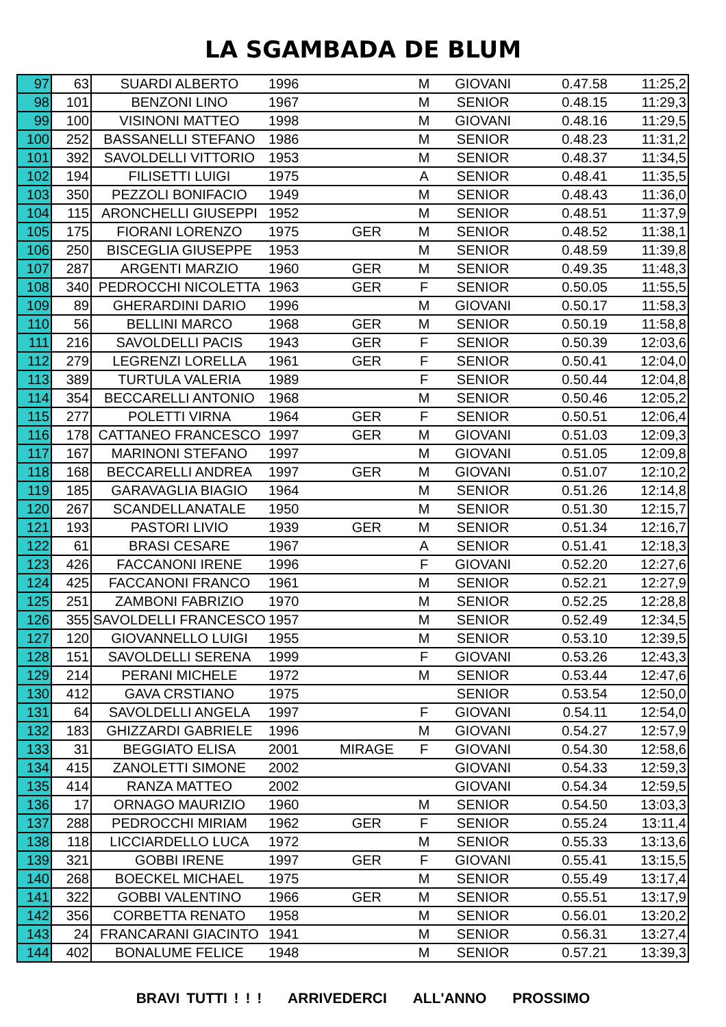LA SGAMBADA DE BLUM
| 97 | 63 | SUARDI ALBERTO | 1996 | | M | GIOVANI | 0.47.58 | 11:25,2 |
| 98 | 101 | BENZONI LINO | 1967 | | M | SENIOR | 0.48.15 | 11:29,3 |
| 99 | 100 | VISINONI MATTEO | 1998 | | M | GIOVANI | 0.48.16 | 11:29,5 |
| 100 | 252 | BASSANELLI STEFANO | 1986 | | M | SENIOR | 0.48.23 | 11:31,2 |
| 101 | 392 | SAVOLDELLI VITTORIO | 1953 | | M | SENIOR | 0.48.37 | 11:34,5 |
| 102 | 194 | FILISETTI LUIGI | 1975 | | A | SENIOR | 0.48.41 | 11:35,5 |
| 103 | 350 | PEZZOLI BONIFACIO | 1949 | | M | SENIOR | 0.48.43 | 11:36,0 |
| 104 | 115 | ARONCHELLI GIUSEPPI | 1952 | | M | SENIOR | 0.48.51 | 11:37,9 |
| 105 | 175 | FIORANI LORENZO | 1975 | GER | M | SENIOR | 0.48.52 | 11:38,1 |
| 106 | 250 | BISCEGLIA GIUSEPPE | 1953 | | M | SENIOR | 0.48.59 | 11:39,8 |
| 107 | 287 | ARGENTI MARZIO | 1960 | GER | M | SENIOR | 0.49.35 | 11:48,3 |
| 108 | 340 | PEDROCCHI NICOLETTA | 1963 | GER | F | SENIOR | 0.50.05 | 11:55,5 |
| 109 | 89 | GHERARDINI DARIO | 1996 | | M | GIOVANI | 0.50.17 | 11:58,3 |
| 110 | 56 | BELLINI MARCO | 1968 | GER | M | SENIOR | 0.50.19 | 11:58,8 |
| 111 | 216 | SAVOLDELLI PACIS | 1943 | GER | F | SENIOR | 0.50.39 | 12:03,6 |
| 112 | 279 | LEGRENZI LORELLA | 1961 | GER | F | SENIOR | 0.50.41 | 12:04,0 |
| 113 | 389 | TURTULA VALERIA | 1989 | | F | SENIOR | 0.50.44 | 12:04,8 |
| 114 | 354 | BECCARELLI ANTONIO | 1968 | | M | SENIOR | 0.50.46 | 12:05,2 |
| 115 | 277 | POLETTI VIRNA | 1964 | GER | F | SENIOR | 0.50.51 | 12:06,4 |
| 116 | 178 | CATTANEO FRANCESCO | 1997 | GER | M | GIOVANI | 0.51.03 | 12:09,3 |
| 117 | 167 | MARINONI STEFANO | 1997 | | M | GIOVANI | 0.51.05 | 12:09,8 |
| 118 | 168 | BECCARELLI ANDREA | 1997 | GER | M | GIOVANI | 0.51.07 | 12:10,2 |
| 119 | 185 | GARAVAGLIA BIAGIO | 1964 | | M | SENIOR | 0.51.26 | 12:14,8 |
| 120 | 267 | SCANDELLANATALE | 1950 | | M | SENIOR | 0.51.30 | 12:15,7 |
| 121 | 193 | PASTORI LIVIO | 1939 | GER | M | SENIOR | 0.51.34 | 12:16,7 |
| 122 | 61 | BRASI CESARE | 1967 | | A | SENIOR | 0.51.41 | 12:18,3 |
| 123 | 426 | FACCANONI IRENE | 1996 | | F | GIOVANI | 0.52.20 | 12:27,6 |
| 124 | 425 | FACCANONI FRANCO | 1961 | | M | SENIOR | 0.52.21 | 12:27,9 |
| 125 | 251 | ZAMBONI FABRIZIO | 1970 | | M | SENIOR | 0.52.25 | 12:28,8 |
| 126 | 355 | SAVOLDELLI FRANCESCO | 1957 | | M | SENIOR | 0.52.49 | 12:34,5 |
| 127 | 120 | GIOVANNELLO LUIGI | 1955 | | M | SENIOR | 0.53.10 | 12:39,5 |
| 128 | 151 | SAVOLDELLI SERENA | 1999 | | F | GIOVANI | 0.53.26 | 12:43,3 |
| 129 | 214 | PERANI MICHELE | 1972 | | M | SENIOR | 0.53.44 | 12:47,6 |
| 130 | 412 | GAVA CRSTIANO | 1975 | | | SENIOR | 0.53.54 | 12:50,0 |
| 131 | 64 | SAVOLDELLI ANGELA | 1997 | | F | GIOVANI | 0.54.11 | 12:54,0 |
| 132 | 183 | GHIZZARDI GABRIELE | 1996 | | M | GIOVANI | 0.54.27 | 12:57,9 |
| 133 | 31 | BEGGIATO ELISA | 2001 | MIRAGE | F | GIOVANI | 0.54.30 | 12:58,6 |
| 134 | 415 | ZANOLETTI SIMONE | 2002 | | | GIOVANI | 0.54.33 | 12:59,3 |
| 135 | 414 | RANZA MATTEO | 2002 | | | GIOVANI | 0.54.34 | 12:59,5 |
| 136 | 17 | ORNAGO MAURIZIO | 1960 | | M | SENIOR | 0.54.50 | 13:03,3 |
| 137 | 288 | PEDROCCHI MIRIAM | 1962 | GER | F | SENIOR | 0.55.24 | 13:11,4 |
| 138 | 118 | LICCIARDELLO LUCA | 1972 | | M | SENIOR | 0.55.33 | 13:13,6 |
| 139 | 321 | GOBBI IRENE | 1997 | GER | F | GIOVANI | 0.55.41 | 13:15,5 |
| 140 | 268 | BOECKEL MICHAEL | 1975 | | M | SENIOR | 0.55.49 | 13:17,4 |
| 141 | 322 | GOBBI VALENTINO | 1966 | GER | M | SENIOR | 0.55.51 | 13:17,9 |
| 142 | 356 | CORBETTA RENATO | 1958 | | M | SENIOR | 0.56.01 | 13:20,2 |
| 143 | 24 | FRANCARANI GIACINTO | 1941 | | M | SENIOR | 0.56.31 | 13:27,4 |
| 144 | 402 | BONALUME FELICE | 1948 | | M | SENIOR | 0.57.21 | 13:39,3 |
BRAVI TUTTI ! ! ! ARRIVEDERCI ALL'ANNO PROSSIMO